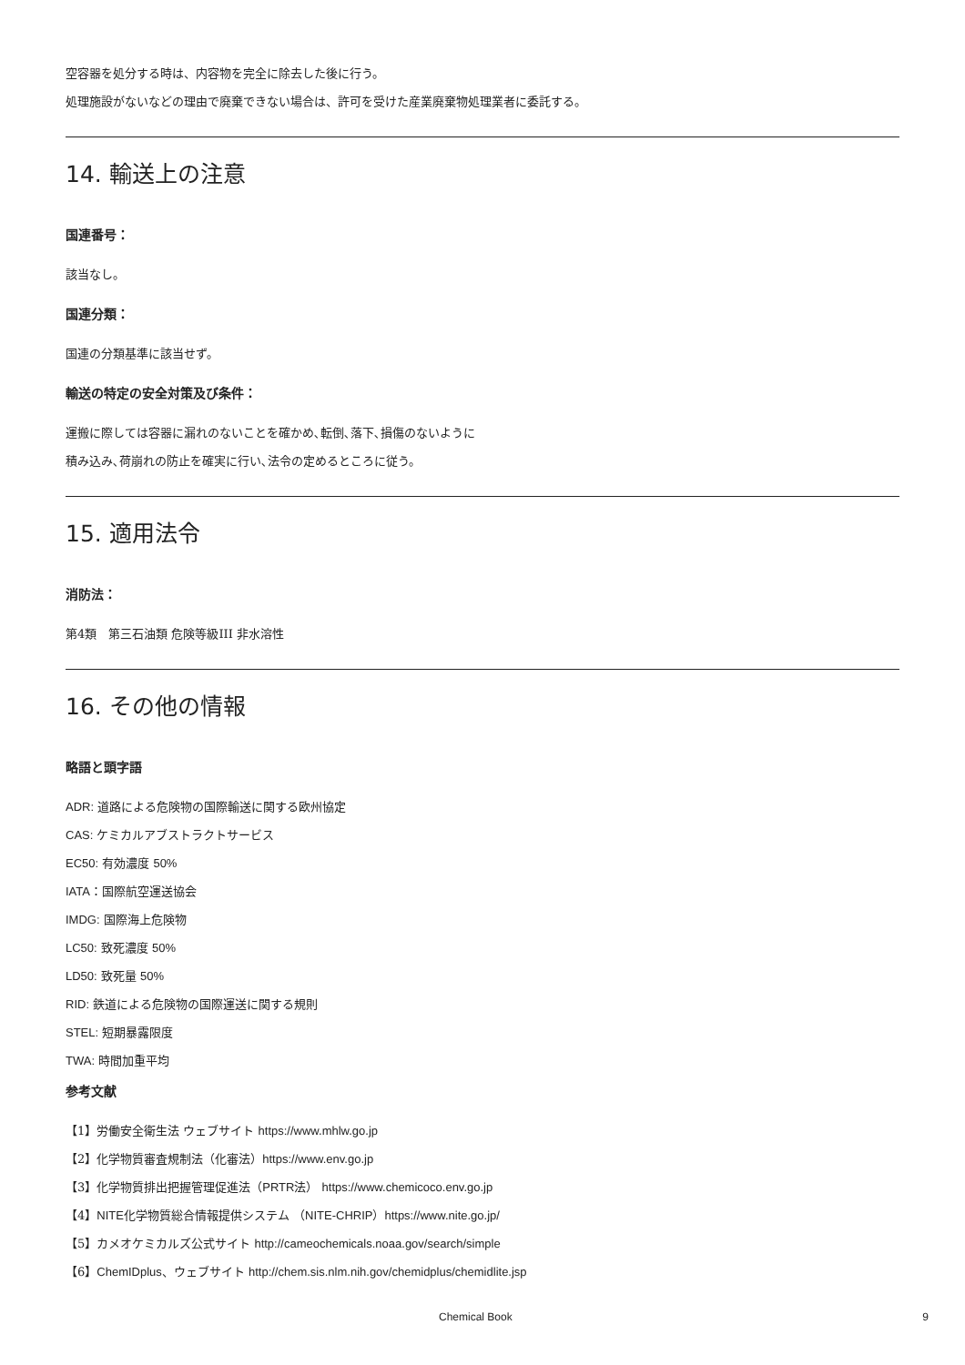空容器を処分する時は、内容物を完全に除去した後に行う。
処理施設がないなどの理由で廃棄できない場合は、許可を受けた産業廃棄物処理業者に委託する。
14. 輸送上の注意
国連番号：
該当なし。
国連分類：
国連の分類基準に該当せず。
輸送の特定の安全対策及び条件：
運搬に際しては容器に漏れのないことを確かめ､転倒､落下､損傷のないように
積み込み､荷崩れの防止を確実に行い､法令の定めるところに従う。
15. 適用法令
消防法：
第4類　第三石油類 危険等級III 非水溶性
16. その他の情報
略語と頭字語
ADR: 道路による危険物の国際輸送に関する欧州協定
CAS: ケミカルアブストラクトサービス
EC50: 有効濃度 50%
IATA：国際航空運送協会
IMDG: 国際海上危険物
LC50: 致死濃度 50%
LD50: 致死量 50%
RID: 鉄道による危険物の国際運送に関する規則
STEL: 短期暴露限度
TWA: 時間加重平均
参考文献
【1】労働安全衛生法 ウェブサイト https://www.mhlw.go.jp
【2】化学物質審査規制法（化審法）https://www.env.go.jp
【3】化学物質排出把握管理促進法（PRTR法） https://www.chemicoco.env.go.jp
【4】NITE化学物質総合情報提供システム （NITE-CHRIP）https://www.nite.go.jp/
【5】カメオケミカルズ公式サイト http://cameochemicals.noaa.gov/search/simple
【6】ChemIDplus、ウェブサイト http://chem.sis.nlm.nih.gov/chemidplus/chemidlite.jsp
Chemical Book 9